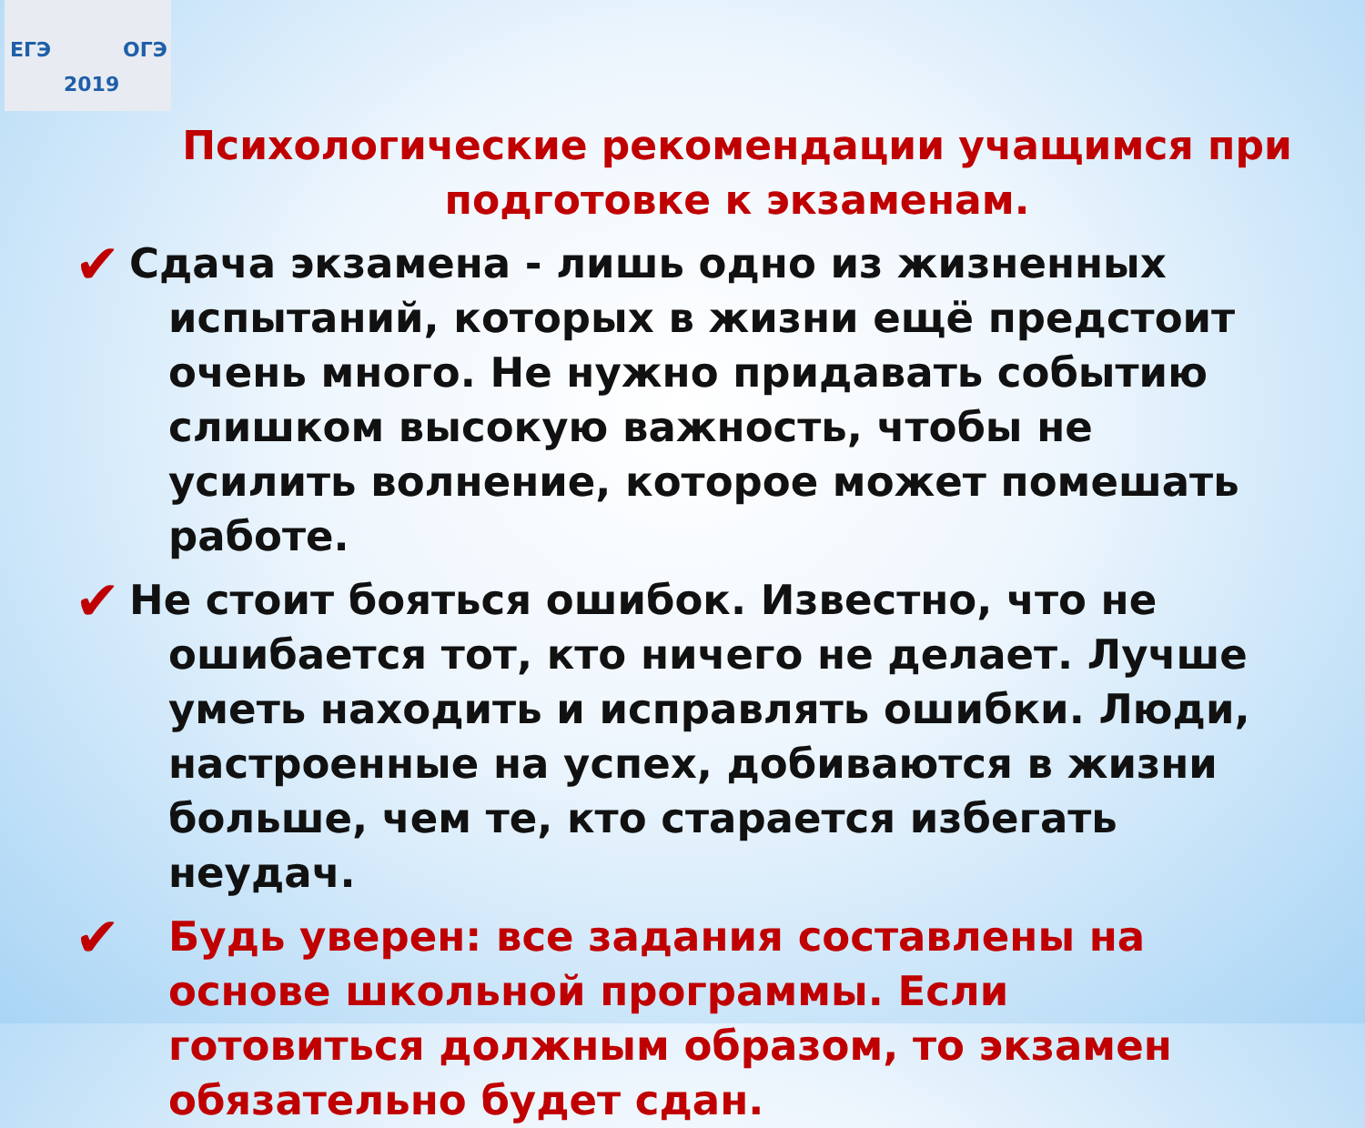ЕГЭ ОГЭ
2019
Психологические рекомендации учащимся при подготовке к экзаменам.
✔ Сдача экзамена - лишь одно из жизненных
испытаний, которых в жизни ещё предстоит очень много. Не нужно придавать событию слишком высокую важность, чтобы не усилить волнение, которое может помешать работе.
✔ Не стоит бояться ошибок. Известно, что не
ошибается тот, кто ничего не делает. Лучше уметь находить и исправлять ошибки. Люди, настроенные на успех, добиваются в жизни больше, чем те, кто старается избегать неудач.
✔ Будь уверен: все задания составлены на основе школьной программы. Если готовиться должным образом, то экзамен обязательно будет сдан.